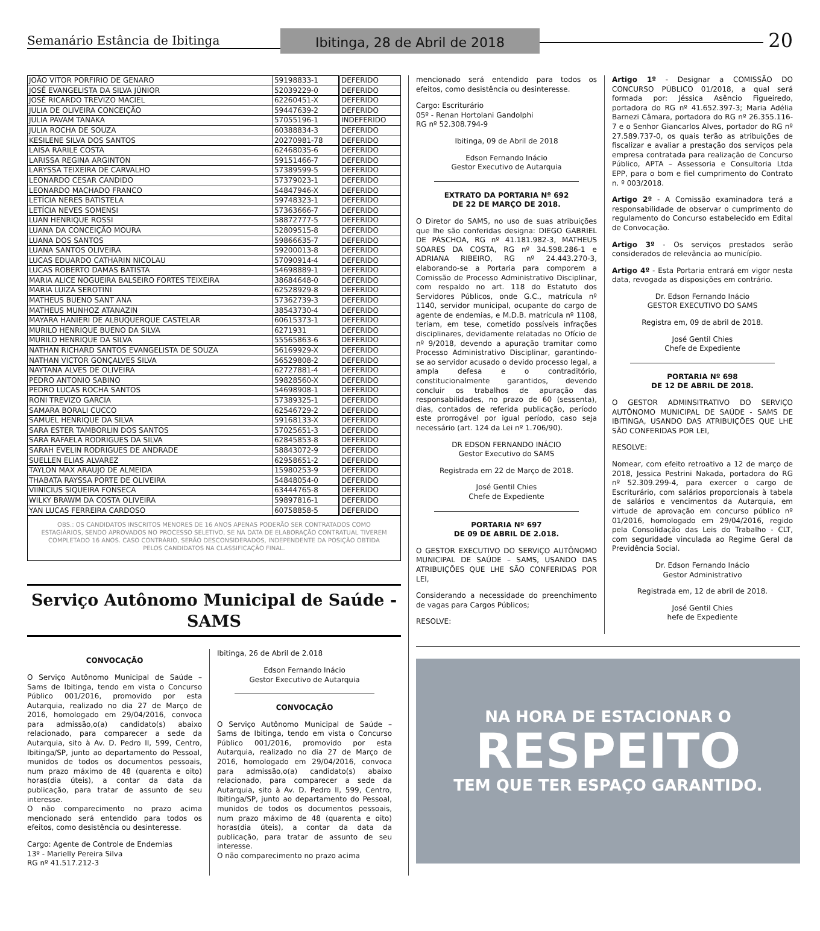Semanário Estância de Ibitinga
Ibitinga, 28 de Abril de 2018
20
| JOÃO VITOR PORFIRIO DE GENARO | 59198833-1 | DEFERIDO |
| JOSÉ EVANGELISTA DA SILVA JÚNIOR | 52039229-0 | DEFERIDO |
| JOSÉ RICARDO TREVIZO MACIEL | 62260451-X | DEFERIDO |
| JULIA DE OLIVEIRA CONCEIÇÃO | 59447639-2 | DEFERIDO |
| JULIA PAVAM TANAKA | 57055196-1 | INDEFERIDO |
| JULIA ROCHA DE SOUZA | 60388834-3 | DEFERIDO |
| KESILENE SILVA DOS SANTOS | 20270981-78 | DEFERIDO |
| LAISA RARILE COSTA | 62468035-6 | DEFERIDO |
| LARISSA REGINA ARGINTON | 59151466-7 | DEFERIDO |
| LARYSSA TEIXEIRA DE CARVALHO | 57389599-5 | DEFERIDO |
| LEONARDO CESAR CANDIDO | 57379023-1 | DEFERIDO |
| LEONARDO MACHADO FRANCO | 54847946-X | DEFERIDO |
| LETÍCIA NERES BATISTELA | 59748323-1 | DEFERIDO |
| LETÍCIA NEVES SOMENSI | 57363666-7 | DEFERIDO |
| LUAN HENRIQUE ROSSI | 58872777-5 | DEFERIDO |
| LUANA DA CONCEIÇÃO MOURA | 52809515-8 | DEFERIDO |
| LUANA DOS SANTOS | 59866635-7 | DEFERIDO |
| LUANA SANTOS OLIVEIRA | 59200013-8 | DEFERIDO |
| LUCAS EDUARDO CATHARIN NICOLAU | 57090914-4 | DEFERIDO |
| LUCAS ROBERTO DAMAS BATISTA | 54698889-1 | DEFERIDO |
| MARIA ALICE NOGUEIRA BALSEIRO FORTES TEIXEIRA | 38684648-0 | DEFERIDO |
| MARIA LUIZA SEROTINI | 62528929-8 | DEFERIDO |
| MATHEUS BUENO SANT ANA | 57362739-3 | DEFERIDO |
| MATHEUS MUNHOZ ATANAZIN | 38543730-4 | DEFERIDO |
| MAYARA HANIERI DE ALBUQUERQUE CASTELAR | 60615373-1 | DEFERIDO |
| MURILO HENRIQUE BUENO DA SILVA | 6271931 | DEFERIDO |
| MURILO HENRIQUE DA SILVA | 55565863-6 | DEFERIDO |
| NATHAN RICHARD SANTOS EVANGELISTA DE SOUZA | 56169929-X | DEFERIDO |
| NATHAN VICTOR GONÇALVES SILVA | 56529808-2 | DEFERIDO |
| NAYTANA ALVES DE OLIVEIRA | 62727881-4 | DEFERIDO |
| PEDRO ANTONIO SABINO | 59828560-X | DEFERIDO |
| PEDRO LUCAS ROCHA SANTOS | 54698908-1 | DEFERIDO |
| RONI TREVIZO GARCIA | 57389325-1 | DEFERIDO |
| SAMARA BORALI CUCCO | 62546729-2 | DEFERIDO |
| SAMUEL HENRIQUE DA SILVA | 59168133-X | DEFERIDO |
| SARA ESTER TAMBORLIN DOS SANTOS | 57025651-3 | DEFERIDO |
| SARA RAFAELA RODRIGUES DA SILVA | 62845853-8 | DEFERIDO |
| SARAH EVELIN RODRIGUES DE ANDRADE | 58843072-9 | DEFERIDO |
| SUELLEN ELIAS ALVAREZ | 62958651-2 | DEFERIDO |
| TAYLON MAX ARAUJO DE ALMEIDA | 15980253-9 | DEFERIDO |
| THABATA RAYSSA PORTE DE OLIVEIRA | 54848054-0 | DEFERIDO |
| VIINICIUS SIQUEIRA FONSECA | 63444765-8 | DEFERIDO |
| WILKY BRAWM DA COSTA OLIVEIRA | 59897816-1 | DEFERIDO |
| YAN LUCAS FERREIRA CARDOSO | 60758858-5 | DEFERIDO |
OBS.: OS CANDIDATOS INSCRITOS MENORES DE 16 ANOS APENAS PODERÃO SER CONTRATADOS COMO ESTAGIÁRIOS, SENDO APROVADOS NO PROCESSO SELETIVO, SE NA DATA DE ELABORAÇÃO CONTRATUAL TIVEREM COMPLETADO 16 ANOS. CASO CONTRÁRIO, SERÃO DESCONSIDERADOS, INDEPENDENTE DA POSIÇÃO OBTIDA PELOS CANDIDATOS NA CLASSIFICAÇÃO FINAL.
Serviço Autônomo Municipal de Saúde - SAMS
CONVOCAÇÃO
O Serviço Autônomo Municipal de Saúde – Sams de Ibitinga, tendo em vista o Concurso Público 001/2016, promovido por esta Autarquia, realizado no dia 27 de Março de 2016, homologado em 29/04/2016, convoca para admissão,o(a) candidato(s) abaixo relacionado, para comparecer a sede da Autarquia, sito à Av. D. Pedro II, 599, Centro, Ibitinga/SP, junto ao departamento do Pessoal, munidos de todos os documentos pessoais, num prazo máximo de 48 (quarenta e oito) horas(dia úteis), a contar da data da publicação, para tratar de assunto de seu interesse.
O não comparecimento no prazo acima mencionado será entendido para todos os efeitos, como desistência ou desinteresse.
Cargo: Agente de Controle de Endemias
13º - Marielly Pereira Silva
RG nº 41.517.212-3
Ibitinga, 26 de Abril de 2.018
Edson Fernando Inácio
Gestor Executivo de Autarquia
CONVOCAÇÃO
O Serviço Autônomo Municipal de Saúde – Sams de Ibitinga, tendo em vista o Concurso Público 001/2016, promovido por esta Autarquia, realizado no dia 27 de Março de 2016, homologado em 29/04/2016, convoca para admissão,o(a) candidato(s) abaixo relacionado, para comparecer a sede da Autarquia, sito à Av. D. Pedro II, 599, Centro, Ibitinga/SP, junto ao departamento do Pessoal, munidos de todos os documentos pessoais, num prazo máximo de 48 (quarenta e oito) horas(dia úteis), a contar da data da publicação, para tratar de assunto de seu interesse.
O não comparecimento no prazo acima
mencionado será entendido para todos os efeitos, como desistência ou desinteresse.
Cargo: Escriturário
05º - Renan Hortolani Gandolphi
RG nº 52.308.794-9
Ibitinga, 09 de Abril de 2018
Edson Fernando Inácio
Gestor Executivo de Autarquia
EXTRATO DA PORTARIA Nº 692
DE 22 DE MARÇO DE 2018.
O Diretor do SAMS, no uso de suas atribuições que lhe são conferidas designa: DIEGO GABRIEL DE PÁSCHOA, RG nº 41.181.982-3, MATHEUS SOARES DA COSTA, RG nº 34.598.286-1 e ADRIANA RIBEIRO, RG nº 24.443.270-3, elaborando-se a Portaria para comporem a Comissão de Processo Administrativo Disciplinar, com respaldo no art. 118 do Estatuto dos Servidores Públicos, onde G.C., matrícula nº 1140, servidor municipal, ocupante do cargo de agente de endemias, e M.D.B. matrícula nº 1108, teriam, em tese, cometido possíveis infrações disciplinares, devidamente relatadas no Ofício de nº 9/2018, devendo a apuração tramitar como Processo Administrativo Disciplinar, garantindo-se ao servidor acusado o devido processo legal, a ampla defesa e o contraditório, constitucionalmente garantidos, devendo concluir os trabalhos de apuração das responsabilidades, no prazo de 60 (sessenta), dias, contados de referida publicação, período este prorrogável por igual período, caso seja necessário (art. 124 da Lei nº 1.706/90).
DR EDSON FERNANDO INÁCIO
Gestor Executivo do SAMS
Registrada em 22 de Março de 2018.
José Gentil Chies
Chefe de Expediente
PORTARIA Nº 697
DE 09 DE ABRIL DE 2.018.
O GESTOR EXECUTIVO DO SERVIÇO AUTÔNOMO MUNICIPAL DE SAÚDE – SAMS, USANDO DAS ATRIBUIÇÕES QUE LHE SÃO CONFERIDAS POR LEI,
Considerando a necessidade do preenchimento de vagas para Cargos Públicos;
RESOLVE:
Artigo 1º - Designar a COMISSÃO DO CONCURSO PÚBLICO 01/2018, a qual será formada por: Jéssica Asêncio Figueiredo, portadora do RG nº 41.652.397-3; Maria Adélia Barnezi Câmara, portadora do RG nº 26.355.116-7 e o Senhor Giancarlos Alves, portador do RG nº 27.589.737-0, os quais terão as atribuições de fiscalizar e avaliar a prestação dos serviços pela empresa contratada para realização de Concurso Público, APTA – Assessoria e Consultoria Ltda EPP, para o bom e fiel cumprimento do Contrato n. º 003/2018.
Artigo 2º - A Comissão examinadora terá a responsabilidade de observar o cumprimento do regulamento do Concurso estabelecido em Edital de Convocação.
Artigo 3º - Os serviços prestados serão considerados de relevância ao município.
Artigo 4º - Esta Portaria entrará em vigor nesta data, revogada as disposições em contrário.
Dr. Edson Fernando Inácio
GESTOR EXECUTIVO DO SAMS
Registra em, 09 de abril de 2018.
José Gentil Chies
Chefe de Expediente
PORTARIA Nº 698
DE 12 DE ABRIL DE 2018.
O GESTOR ADMINSITRATIVO DO SERVIÇO AUTÔNOMO MUNICIPAL DE SAÚDE - SAMS DE IBITINGA, USANDO DAS ATRIBUIÇÕES QUE LHE SÃO CONFERIDAS POR LEI,
RESOLVE:
Nomear, com efeito retroativo a 12 de março de 2018, Jessica Pestrini Nakada, portadora do RG nº 52.309.299-4, para exercer o cargo de Escriturário, com salários proporcionais à tabela de salários e vencimentos da Autarquia, em virtude de aprovação em concurso público nº 01/2016, homologado em 29/04/2016, regido pela Consolidação das Leis do Trabalho - CLT, com seguridade vinculada ao Regime Geral da Previdência Social.
Dr. Edson Fernando Inácio
Gestor Administrativo
Registrada em, 12 de abril de 2018.
José Gentil Chies
hefe de Expediente
NA HORA DE ESTACIONAR O
RESPEITO
TEM QUE TER ESPAÇO GARANTIDO.